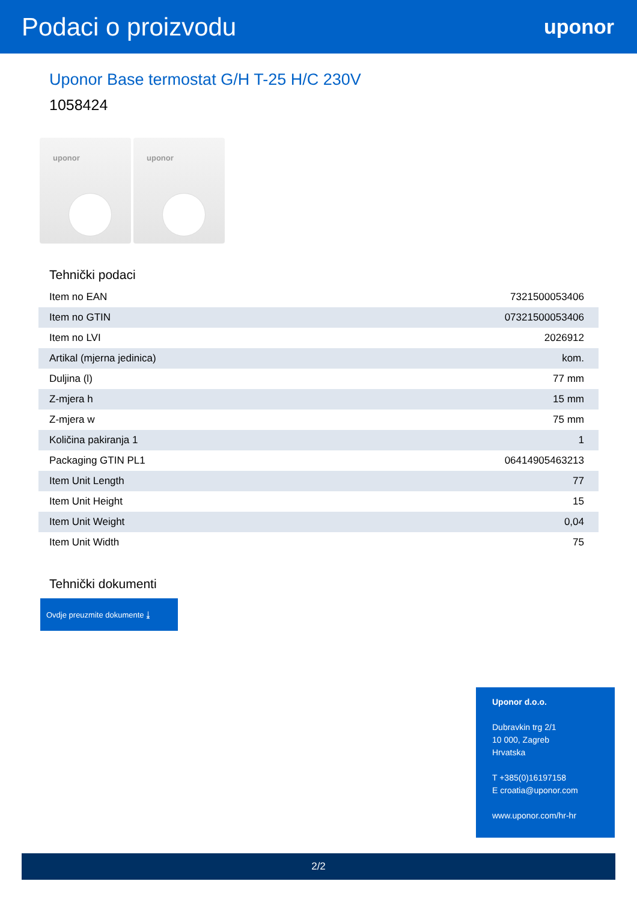Podaci o proizvodu
uponor
Uponor Base termostat G/H T-25 H/C 230V
1058424
uponor
uponor
Tehnički podaci
| Item no EAN | 7321500053406 |
| Item no GTIN | 07321500053406 |
| Item no LVI | 2026912 |
| Artikal (mjerna jedinica) | kom. |
| Duljina (l) | 77 mm |
| Z-mjera h | 15 mm |
| Z-mjera w | 75 mm |
| Količina pakiranja 1 | 1 |
| Packaging GTIN PL1 | 06414905463213 |
| Item Unit Length | 77 |
| Item Unit Height | 15 |
| Item Unit Weight | 0,04 |
| Item Unit Width | 75 |
Tehnički dokumenti
Ovdje preuzmite dokumente ⤓
Uponor d.o.o.
Dubravkin trg 2/1
10 000, Zagreb
Hrvatska
T +385(0)16197158
E croatia@uponor.com
www.uponor.com/hr-hr
2/2